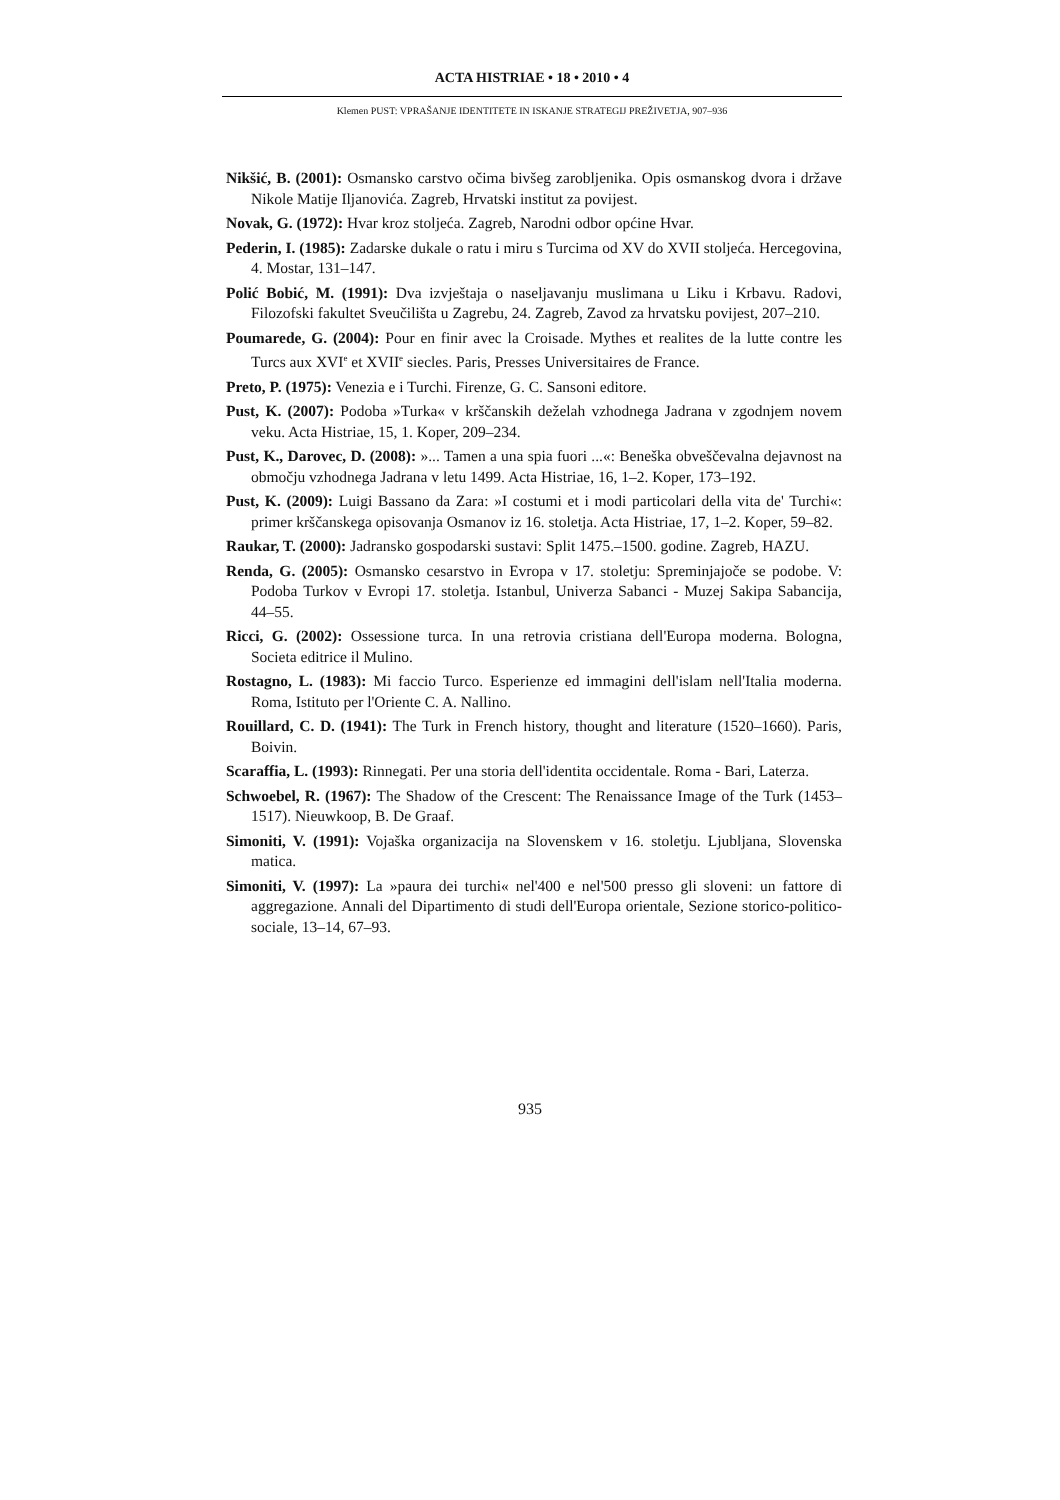ACTA HISTRIAE • 18 • 2010 • 4
Klemen PUST: VPRAŠANJE IDENTITETE IN ISKANJE STRATEGIJ PREŽIVETJA, 907–936
Nikšić, B. (2001): Osmansko carstvo očima bivšeg zarobljenika. Opis osmanskog dvora i države Nikole Matije Iljanovića. Zagreb, Hrvatski institut za povijest.
Novak, G. (1972): Hvar kroz stoljeća. Zagreb, Narodni odbor općine Hvar.
Pederin, I. (1985): Zadarske dukale o ratu i miru s Turcima od XV do XVII stoljeća. Hercegovina, 4. Mostar, 131–147.
Polić Bobić, M. (1991): Dva izvještaja o naseljavanju muslimana u Liku i Krbavu. Radovi, Filozofski fakultet Sveučilišta u Zagrebu, 24. Zagreb, Zavod za hrvatsku povijest, 207–210.
Poumarede, G. (2004): Pour en finir avec la Croisade. Mythes et realites de la lutte contre les Turcs aux XVI<sup>e</sup> et XVII<sup>e</sup> siecles. Paris, Presses Universitaires de France.
Preto, P. (1975): Venezia e i Turchi. Firenze, G. C. Sansoni editore.
Pust, K. (2007): Podoba »Turka« v krščanskih deželah vzhodnega Jadrana v zgodnjem novem veku. Acta Histriae, 15, 1. Koper, 209–234.
Pust, K., Darovec, D. (2008): »... Tamen a una spia fuori ...«: Beneška obveščevalna dejavnost na območju vzhodnega Jadrana v letu 1499. Acta Histriae, 16, 1–2. Koper, 173–192.
Pust, K. (2009): Luigi Bassano da Zara: »I costumi et i modi particolari della vita de' Turchi«: primer krščanskega opisovanja Osmanov iz 16. stoletja. Acta Histriae, 17, 1–2. Koper, 59–82.
Raukar, T. (2000): Jadransko gospodarski sustavi: Split 1475.–1500. godine. Zagreb, HAZU.
Renda, G. (2005): Osmansko cesarstvo in Evropa v 17. stoletju: Spreminjajoče se podobe. V: Podoba Turkov v Evropi 17. stoletja. Istanbul, Univerza Sabanci - Muzej Sakipa Sabancija, 44–55.
Ricci, G. (2002): Ossessione turca. In una retrovia cristiana dell'Europa moderna. Bologna, Societa editrice il Mulino.
Rostagno, L. (1983): Mi faccio Turco. Esperienze ed immagini dell'islam nell'Italia moderna. Roma, Istituto per l'Oriente C. A. Nallino.
Rouillard, C. D. (1941): The Turk in French history, thought and literature (1520–1660). Paris, Boivin.
Scaraffia, L. (1993): Rinnegati. Per una storia dell'identita occidentale. Roma - Bari, Laterza.
Schwoebel, R. (1967): The Shadow of the Crescent: The Renaissance Image of the Turk (1453–1517). Nieuwkoop, B. De Graaf.
Simoniti, V. (1991): Vojaška organizacija na Slovenskem v 16. stoletju. Ljubljana, Slovenska matica.
Simoniti, V. (1997): La »paura dei turchi« nel'400 e nel'500 presso gli sloveni: un fattore di aggregazione. Annali del Dipartimento di studi dell'Europa orientale, Sezione storico-politico-sociale, 13–14, 67–93.
935